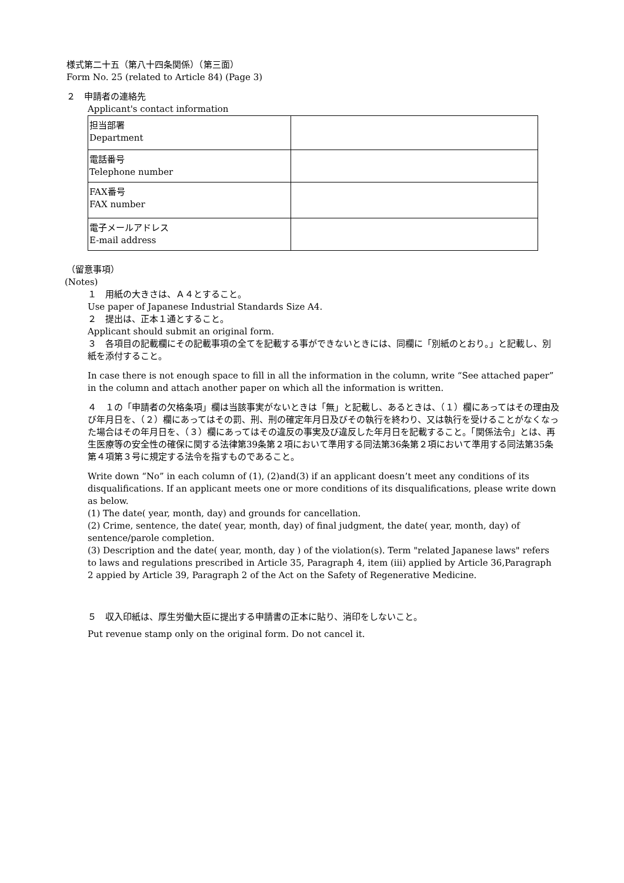様式第二十五（第八十四条関係）（第三面）
Form No. 25 (related to Article 84) (Page 3)
２　申請者の連絡先
Applicant's contact information
| 担当部署 Department | |
| 電話番号 Telephone number | |
| FAX番号 FAX number | |
| 電子メールアドレス E-mail address | |
（留意事項）
(Notes)
１　用紙の大きさは、Ａ４とすること。
Use paper of Japanese Industrial Standards Size A4.
２　提出は、正本１通とすること。
Applicant should submit an original form.
３　各項目の記載欄にその記載事項の全てを記載する事ができないときには、同欄に「別紙のとおり。」と記載し、別紙を添付すること。
In case there is not enough space to fill in all the information in the column, write “See attached paper” in the column and attach another paper on which all the information is written.
４　１の「申請者の欠格条項」欄は当該事実がないときは「無」と記載し、あるときは、（１）欄にあってはその理由及び年月日を、（２）欄にあってはその罰、刑、刑の確定年月日及びその執行を終わり、又は執行を受けることがなくなった場合はその年月日を、（３）欄にあってはその違反の事実及び違反した年月日を記載すること。「関係法令」とは、再生医療等の安全性の確保に関する法律第39条第２項において準用する同法第36条第２項において準用する同法第35条第４項第３号に規定する法令を指すものであること。
Write down “No” in each column of (1), (2)and(3) if an applicant doesn’t meet any conditions of its disqualifications. If an applicant meets one or more conditions of its disqualifications, please write down as below.
(1) The date( year, month, day) and grounds for cancellation.
(2) Crime, sentence, the date( year, month, day) of final judgment, the date( year, month, day) of sentence/parole completion.
(3) Description and the date( year, month, day ) of the violation(s). Term "related Japanese laws" refers to laws and regulations prescribed in Article 35, Paragraph 4, item (ⅲ) applied by Article 36,Paragraph 2 appied by Article 39, Paragraph 2 of the Act on the Safety of Regenerative Medicine.
５　収入印紙は、厚生労働大臣に提出する申請書の正本に貼り、消印をしないこと。
Put revenue stamp only on the original form. Do not cancel it.